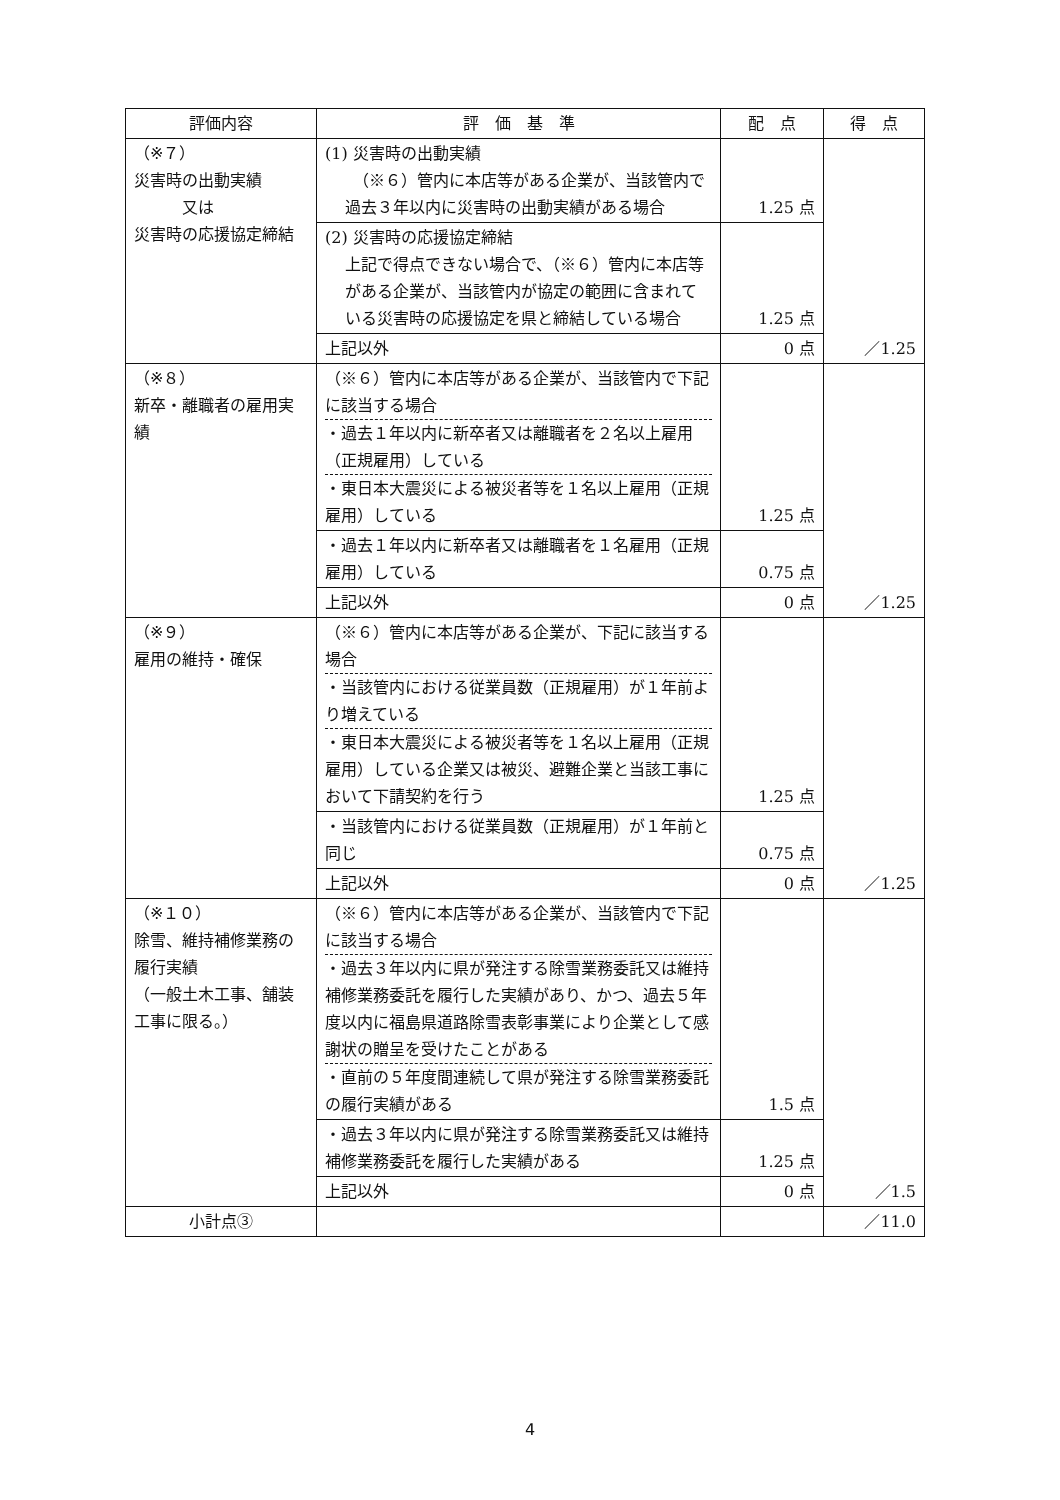| 評価内容 | 評 価 基 準 | 配 点 | 得 点 |
| --- | --- | --- | --- |
| （※７） 災害時の出動実績 又は 災害時の応援協定締結 | (1) 災害時の出動実績 （※６）管内に本店等がある企業が、当該管内で過去３年以内に災害時の出動実績がある場合 | 1.25 点 | ／1.25 |
| | (2) 災害時の応援協定締結 上記で得点できない場合で、（※６）管内に本店等がある企業が、当該管内が協定の範囲に含まれている災害時の応援協定を県と締結している場合 | 1.25 点 | |
| | 上記以外 | 0 点 | |
| （※８） 新卒・離職者の雇用実績 | （※６）管内に本店等がある企業が、当該管内で下記に該当する場合 ・過去１年以内に新卒者又は離職者を２名以上雇用（正規雇用）している ・東日本大震災による被災者等を１名以上雇用（正規雇用）している | 1.25 点 | ／1.25 |
| | ・過去１年以内に新卒者又は離職者を１名雇用（正規雇用）している | 0.75 点 | |
| | 上記以外 | 0 点 | |
| （※９） 雇用の維持・確保 | （※６）管内に本店等がある企業が、下記に該当する場合 ・当該管内における従業員数（正規雇用）が１年前より増えている ・東日本大震災による被災者等を１名以上雇用（正規雇用）している企業又は被災、避難企業と当該工事において下請契約を行う | 1.25 点 | ／1.25 |
| | ・当該管内における従業員数（正規雇用）が１年前と同じ | 0.75 点 | |
| | 上記以外 | 0 点 | |
| （※１０） 除雪、維持補修業務の履行実績 （一般土木工事、舗装工事に限る。） | （※６）管内に本店等がある企業が、当該管内で下記に該当する場合 ・過去３年以内に県が発注する除雪業務委託又は維持補修業務委託を履行した実績があり、かつ、過去５年度以内に福島県道路除雪表彰事業により企業として感謝状の贈呈を受けたことがある ・直前の５年度間連続して県が発注する除雪業務委託の履行実績がある | 1.5 点 | ／1.5 |
| | ・過去３年以内に県が発注する除雪業務委託又は維持補修業務委託を履行した実績がある | 1.25 点 | |
| | 上記以外 | 0 点 | |
| 小計点③ | | | ／11.0 |
4